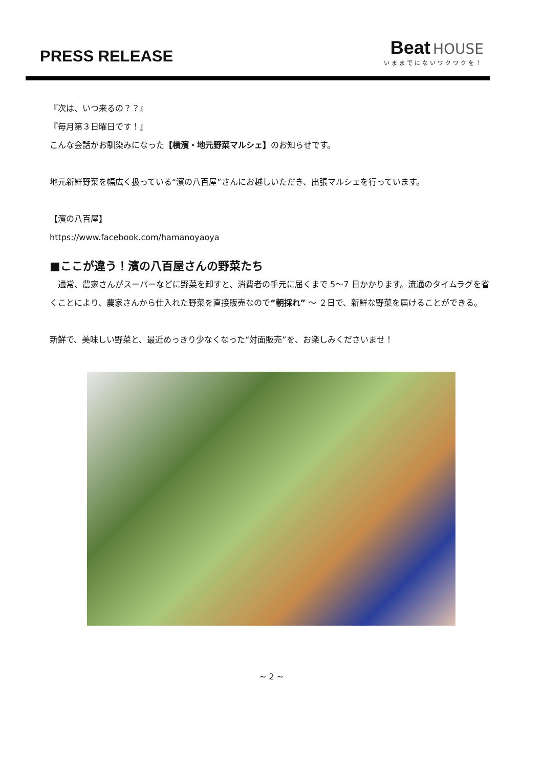PRESS RELEASE
Beat HOUSE
いままでにないワクワクを！
『次は、いつ来るの？？』
『毎月第３日曜日です！』
こんな会話がお馴染みになった【横濱・地元野菜マルシェ】のお知らせです。
地元新鮮野菜を幅広く扱っている“濱の八百屋”さんにお越しいただき、出張マルシェを行っています。
【濱の八百屋】
https://www.facebook.com/hamanoyaoya
■ここが違う！濱の八百屋さんの野菜たち
　通常、農家さんがスーパーなどに野菜を卸すと、消費者の手元に届くまで 5〜7 日かかります。流通のタイムラグを省くことにより、農家さんから仕入れた野菜を直接販売なので“朝採れ” 〜 ２日で、新鮮な野菜を届けることができる。
新鮮で、美味しい野菜と、最近めっきり少なくなった“対面販売”を、お楽しみくださいませ！
~ 2 ~